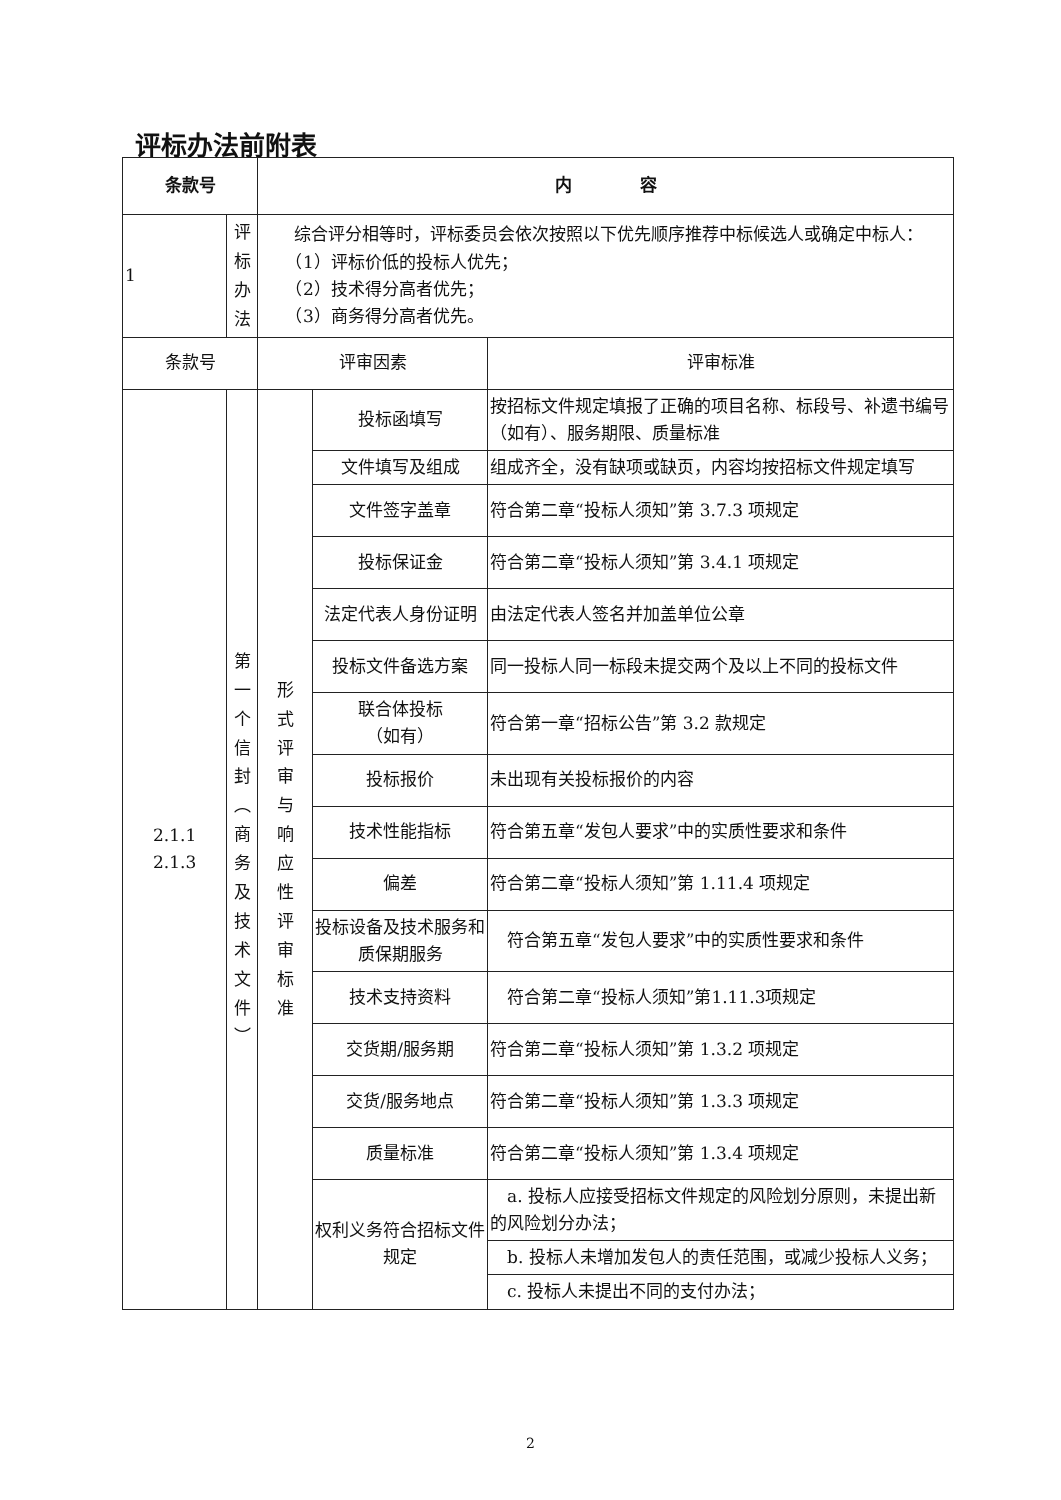评标办法前附表
| 条款号 | | 内 容 | | |
| --- | --- | --- | --- | --- |
| 1 | 评 标 办 法 | 综合评分相等时，评标委员会依次按照以下优先顺序推荐中标候选人或确定中标人： （1）评标价低的投标人优先； （2）技术得分高者优先； （3）商务得分高者优先。 | | |
| 条款号 | | 评审因素 | | 评审标准 |
| 2.1.1 2.1.3 | 第 一 个 信 封 ︵ 商 务 及 技 术 文 件 ︶ | 形 式 评 审 与 响 应 性 评 审 标 准 | 投标函填写 | 按招标文件规定填报了正确的项目名称、标段号、补遗书编号（如有）、服务期限、质量标准 |
| | | | 文件填写及组成 | 组成齐全，没有缺项或缺页，内容均按招标文件规定填写 |
| | | | 文件签字盖章 | 符合第二章“投标人须知”第 3.7.3 项规定 |
| | | | 投标保证金 | 符合第二章“投标人须知”第 3.4.1 项规定 |
| | | | 法定代表人身份证明 | 由法定代表人签名并加盖单位公章 |
| | | | 投标文件备选方案 | 同一投标人同一标段未提交两个及以上不同的投标文件 |
| | | | 联合体投标 （如有） | 符合第一章“招标公告”第 3.2 款规定 |
| | | | 投标报价 | 未出现有关投标报价的内容 |
| | | | 技术性能指标 | 符合第五章“发包人要求”中的实质性要求和条件 |
| | | | 偏差 | 符合第二章“投标人须知”第 1.11.4 项规定 |
| | | | 投标设备及技术服务和质保期服务 | 符合第五章“发包人要求”中的实质性要求和条件 |
| | | | 技术支持资料 | 符合第二章“投标人须知”第1.11.3项规定 |
| | | | 交货期/服务期 | 符合第二章“投标人须知”第 1.3.2 项规定 |
| | | | 交货/服务地点 | 符合第二章“投标人须知”第 1.3.3 项规定 |
| | | | 质量标准 | 符合第二章“投标人须知”第 1.3.4 项规定 |
| | | | 权利义务符合招标文件规定 | a. 投标人应接受招标文件规定的风险划分原则，未提出新的风险划分办法； |
| | | | | b. 投标人未增加发包人的责任范围，或减少投标人义务； |
| | | | | c. 投标人未提出不同的支付办法； |
2